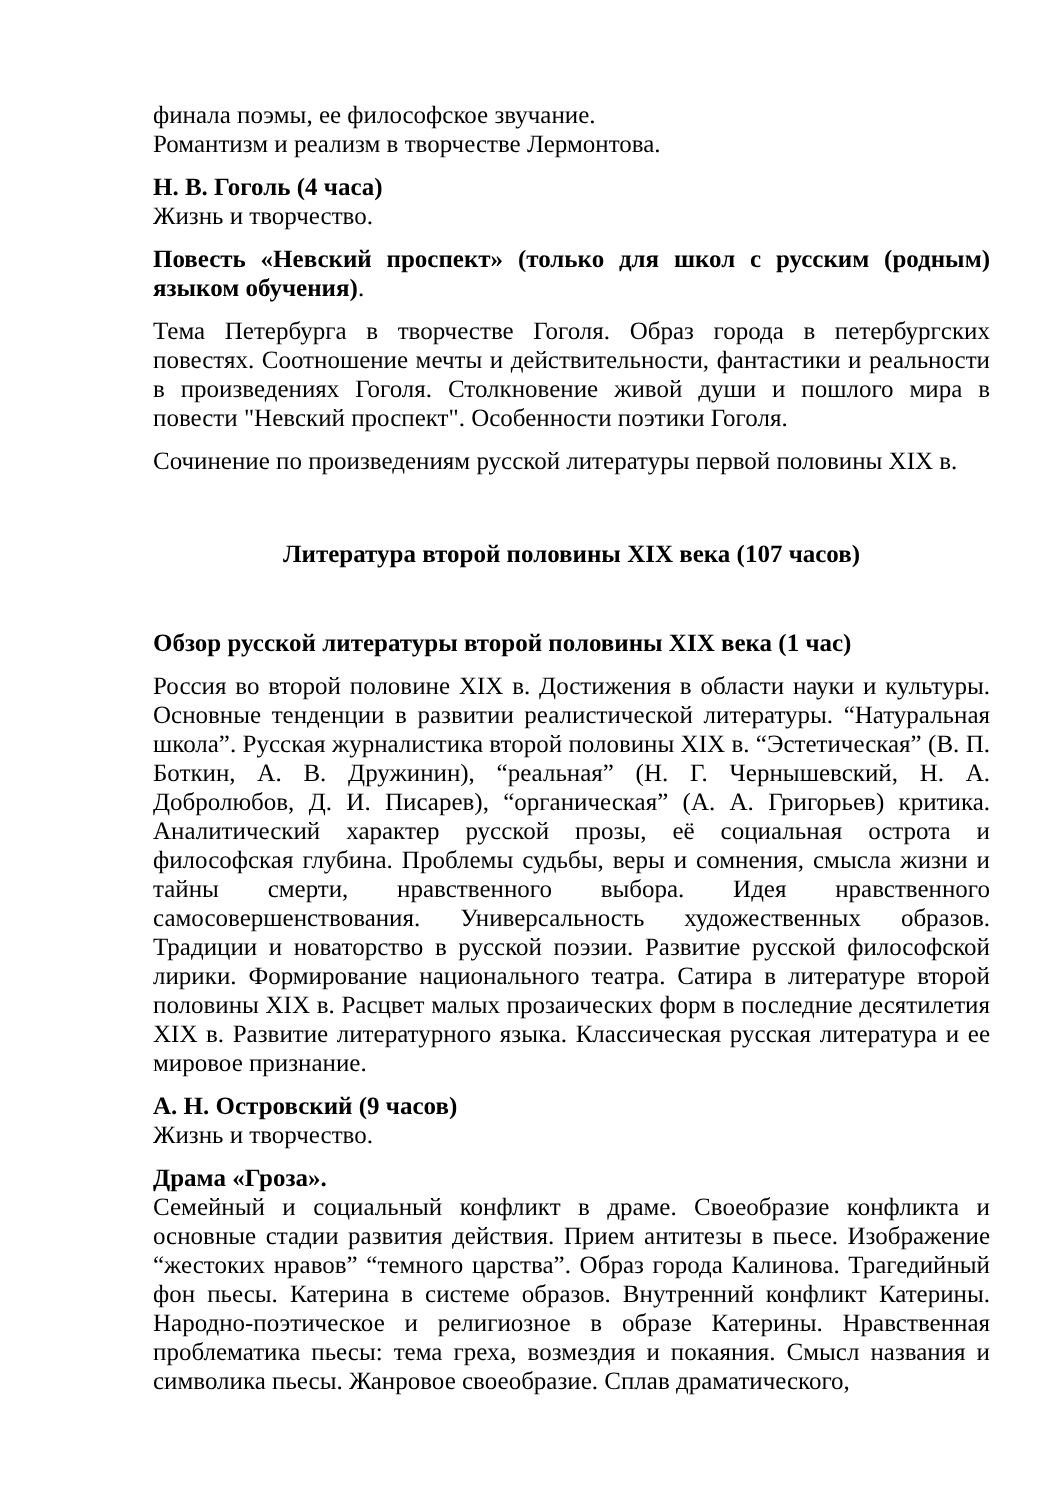финала поэмы, ее философское звучание.
Романтизм и реализм в творчестве Лермонтова.
Н. В. Гоголь (4 часа)
Жизнь и творчество.
Повесть «Невский проспект» (только для школ с русским (родным) языком обучения).
Тема Петербурга в творчестве Гоголя. Образ города в петербургских повестях. Соотношение мечты и действительности, фантастики и реальности в произведениях Гоголя. Столкновение живой души и пошлого мира в повести "Невский проспект". Особенности поэтики Гоголя.
Сочинение по произведениям русской литературы первой половины XIX в.
Литература второй половины XIX века (107 часов)
Обзор русской литературы второй половины XIX века (1 час)
Россия во второй половине XIX в. Достижения в области науки и культуры. Основные тенденции в развитии реалистической литературы. “Натуральная школа”. Русская журналистика второй половины XIX в. “Эстетическая” (В. П. Боткин, А. В. Дружинин), “реальная” (Н. Г. Чернышевский, Н. А. Добролюбов, Д. И. Писарев), “органическая” (А. А. Григорьев) критика. Аналитический характер русской прозы, её социальная острота и философская глубина. Проблемы судьбы, веры и сомнения, смысла жизни и тайны смерти, нравственного выбора. Идея нравственного самосовершенствования. Универсальность художественных образов. Традиции и новаторство в русской поэзии. Развитие русской философской лирики. Формирование национального театра. Сатира в литературе второй половины XIX в. Расцвет малых прозаических форм в последние десятилетия XIX в. Развитие литературного языка. Классическая русская литература и ее мировое признание.
А. Н. Островский (9 часов)
Жизнь и творчество.
Драма «Гроза».
Семейный и социальный конфликт в драме. Своеобразие конфликта и основные стадии развития действия. Прием антитезы в пьесе. Изображение “жестоких нравов” “темного царства”. Образ города Калинова. Трагедийный фон пьесы. Катерина в системе образов. Внутренний конфликт Катерины. Народно-поэтическое и религиозное в образе Катерины. Нравственная проблематика пьесы: тема греха, возмездия и покаяния. Смысл названия и символика пьесы. Жанровое своеобразие. Сплав драматического,